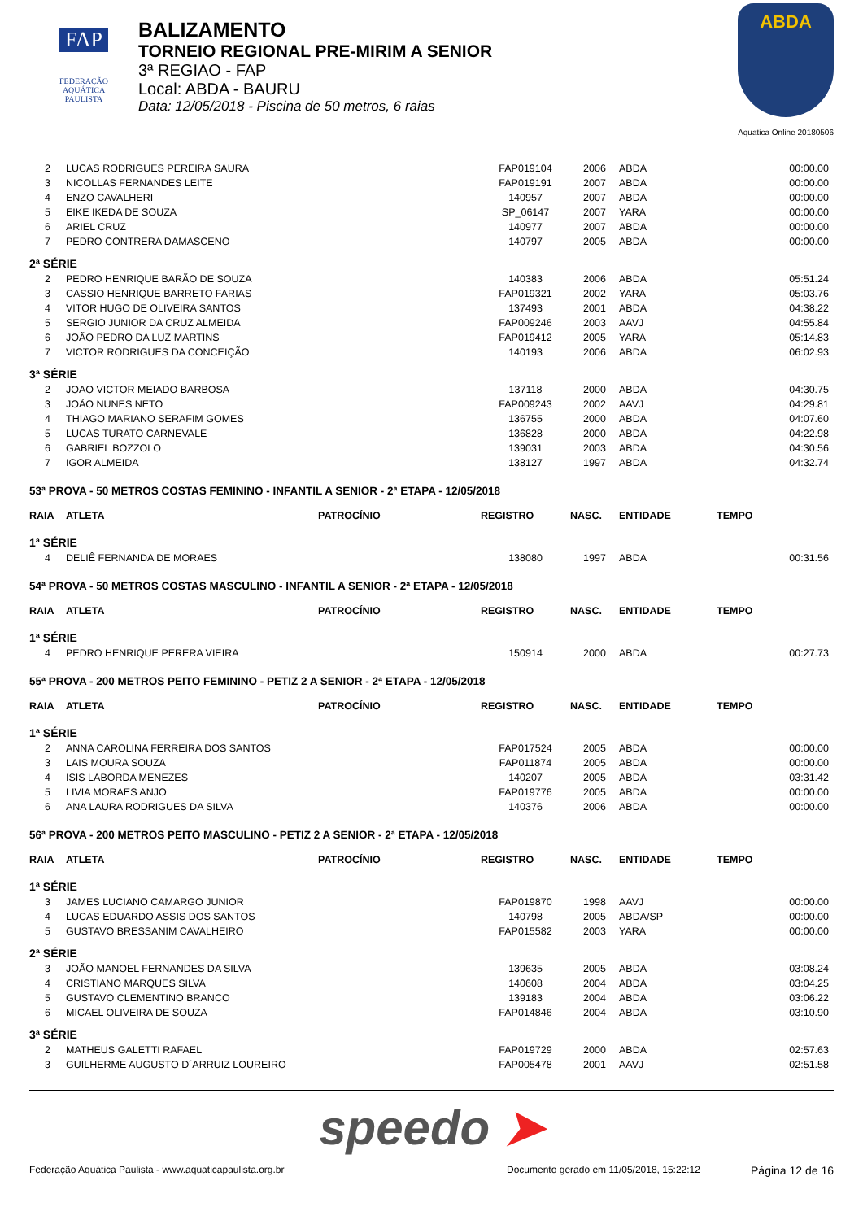FAP
FEDERAÇÃO
AQUÁTICA
PAULISTA
BALIZAMENTO
TORNEIO REGIONAL PRE-MIRIM A SENIOR
3ª REGIAO - FAP
Local: ABDA - BAURU
Data: 12/05/2018 - Piscina de 50 metros, 6 raias
ABDA
Aquatica Online 20180506
| 2 | LUCAS RODRIGUES PEREIRA SAURA | | FAP019104 | 2006 | ABDA | 00:00.00 |
| 3 | NICOLLAS FERNANDES LEITE | | FAP019191 | 2007 | ABDA | 00:00.00 |
| 4 | ENZO CAVALHERI | | 140957 | 2007 | ABDA | 00:00.00 |
| 5 | EIKE IKEDA DE SOUZA | | SP_06147 | 2007 | YARA | 00:00.00 |
| 6 | ARIEL CRUZ | | 140977 | 2007 | ABDA | 00:00.00 |
| 7 | PEDRO CONTRERA DAMASCENO | | 140797 | 2005 | ABDA | 00:00.00 |
| 2ª SÉRIE | | | | | | |
| 2 | PEDRO HENRIQUE BARÃO DE SOUZA | | 140383 | 2006 | ABDA | 05:51.24 |
| 3 | CASSIO HENRIQUE BARRETO FARIAS | | FAP019321 | 2002 | YARA | 05:03.76 |
| 4 | VITOR HUGO DE OLIVEIRA SANTOS | | 137493 | 2001 | ABDA | 04:38.22 |
| 5 | SERGIO JUNIOR DA CRUZ ALMEIDA | | FAP009246 | 2003 | AAVJ | 04:55.84 |
| 6 | JOÃO PEDRO DA LUZ MARTINS | | FAP019412 | 2005 | YARA | 05:14.83 |
| 7 | VICTOR RODRIGUES DA CONCEIÇÃO | | 140193 | 2006 | ABDA | 06:02.93 |
| 3ª SÉRIE | | | | | | |
| 2 | JOAO VICTOR MEIADO BARBOSA | | 137118 | 2000 | ABDA | 04:30.75 |
| 3 | JOÃO NUNES NETO | | FAP009243 | 2002 | AAVJ | 04:29.81 |
| 4 | THIAGO MARIANO SERAFIM GOMES | | 136755 | 2000 | ABDA | 04:07.60 |
| 5 | LUCAS TURATO CARNEVALE | | 136828 | 2000 | ABDA | 04:22.98 |
| 6 | GABRIEL BOZZOLO | | 139031 | 2003 | ABDA | 04:30.56 |
| 7 | IGOR ALMEIDA | | 138127 | 1997 | ABDA | 04:32.74 |
| 53ª PROVA - 50 METROS COSTAS FEMININO - INFANTIL A SENIOR - 2ª ETAPA - 12/05/2018 | | | | | | |
| RAIA | ATLETA | PATROCÍNIO | REGISTRO | NASC. | ENTIDADE | TEMPO |
| 1ª SÉRIE | | | | | | |
| 4 | DELIÊ FERNANDA DE MORAES | | 138080 | 1997 | ABDA | 00:31.56 |
| 54ª PROVA - 50 METROS COSTAS MASCULINO - INFANTIL A SENIOR - 2ª ETAPA - 12/05/2018 | | | | | | |
| RAIA | ATLETA | PATROCÍNIO | REGISTRO | NASC. | ENTIDADE | TEMPO |
| 1ª SÉRIE | | | | | | |
| 4 | PEDRO HENRIQUE PERERA VIEIRA | | 150914 | 2000 | ABDA | 00:27.73 |
| 55ª PROVA - 200 METROS PEITO FEMININO - PETIZ 2 A SENIOR - 2ª ETAPA - 12/05/2018 | | | | | | |
| RAIA | ATLETA | PATROCÍNIO | REGISTRO | NASC. | ENTIDADE | TEMPO |
| 1ª SÉRIE | | | | | | |
| 2 | ANNA CAROLINA FERREIRA DOS SANTOS | | FAP017524 | 2005 | ABDA | 00:00.00 |
| 3 | LAIS MOURA SOUZA | | FAP011874 | 2005 | ABDA | 00:00.00 |
| 4 | ISIS LABORDA MENEZES | | 140207 | 2005 | ABDA | 03:31.42 |
| 5 | LIVIA MORAES ANJO | | FAP019776 | 2005 | ABDA | 00:00.00 |
| 6 | ANA LAURA RODRIGUES DA SILVA | | 140376 | 2006 | ABDA | 00:00.00 |
| 56ª PROVA - 200 METROS PEITO MASCULINO - PETIZ 2 A SENIOR - 2ª ETAPA - 12/05/2018 | | | | | | |
| RAIA | ATLETA | PATROCÍNIO | REGISTRO | NASC. | ENTIDADE | TEMPO |
| 1ª SÉRIE | | | | | | |
| 3 | JAMES LUCIANO CAMARGO JUNIOR | | FAP019870 | 1998 | AAVJ | 00:00.00 |
| 4 | LUCAS EDUARDO ASSIS DOS SANTOS | | 140798 | 2005 | ABDA/SP | 00:00.00 |
| 5 | GUSTAVO BRESSANIM CAVALHEIRO | | FAP015582 | 2003 | YARA | 00:00.00 |
| 2ª SÉRIE | | | | | | |
| 3 | JOÃO MANOEL FERNANDES DA SILVA | | 139635 | 2005 | ABDA | 03:08.24 |
| 4 | CRISTIANO MARQUES SILVA | | 140608 | 2004 | ABDA | 03:04.25 |
| 5 | GUSTAVO CLEMENTINO BRANCO | | 139183 | 2004 | ABDA | 03:06.22 |
| 6 | MICAEL OLIVEIRA DE SOUZA | | FAP014846 | 2004 | ABDA | 03:10.90 |
| 3ª SÉRIE | | | | | | |
| 2 | MATHEUS GALETTI RAFAEL | | FAP019729 | 2000 | ABDA | 02:57.63 |
| 3 | GUILHERME AUGUSTO D´ARRUIZ LOUREIRO | | FAP005478 | 2001 | AAVJ | 02:51.58 |
speedo ➤
Federação Aquática Paulista - www.aquaticapaulista.org.br
Documento gerado em 11/05/2018, 15:22:12
Página 12 de 16